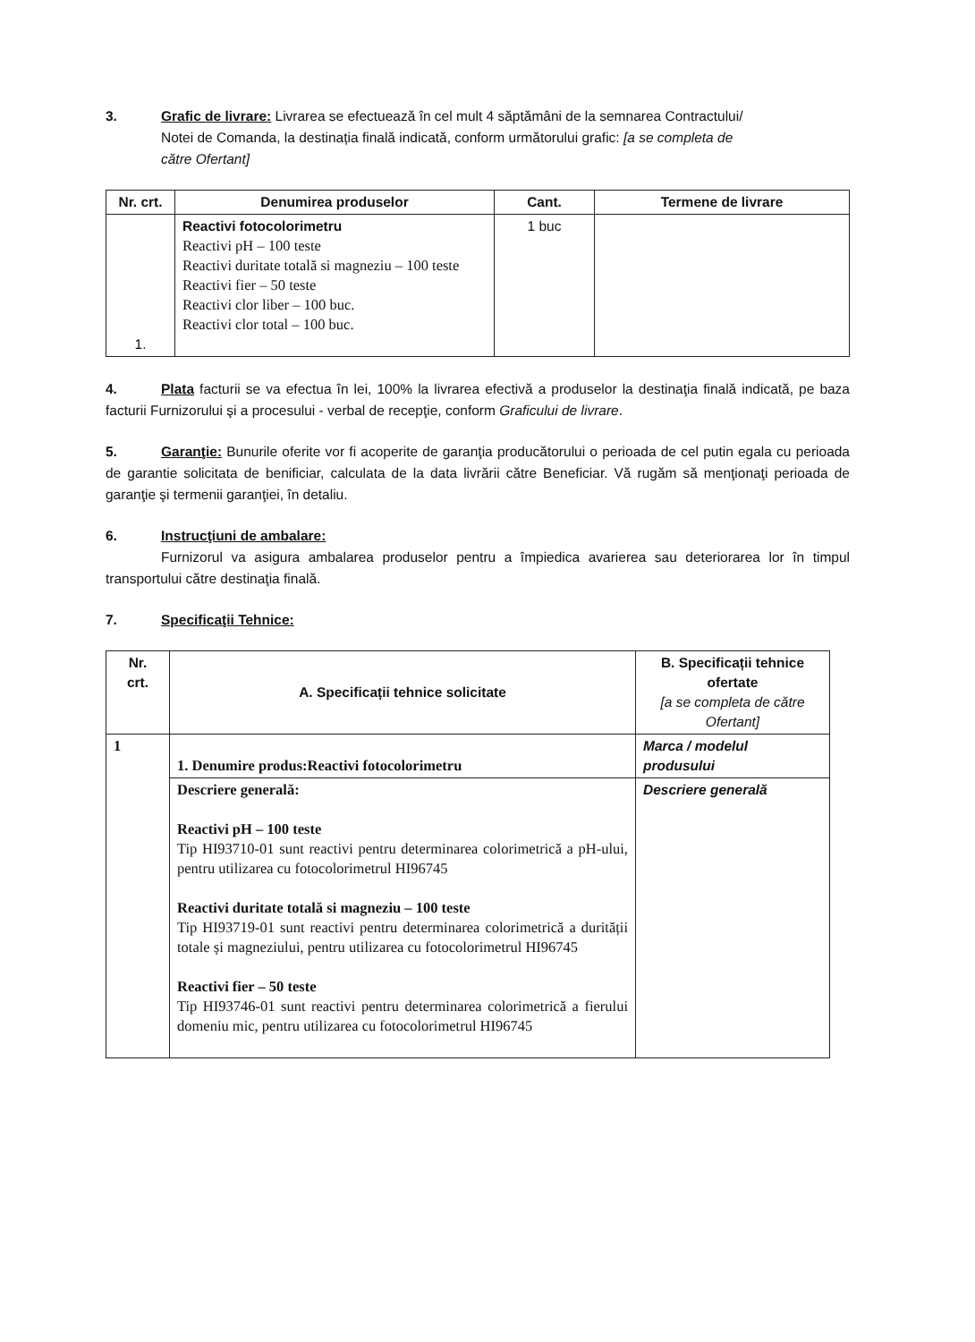3. Grafic de livrare: Livrarea se efectuează în cel mult 4 săptămâni de la semnarea Contractului/
Notei de Comanda, la destinația finală indicată, conform următorului grafic: [a se completa de
către Ofertant]
| Nr. crt. | Denumirea produselor | Cant. | Termene de livrare |
| --- | --- | --- | --- |
| 1. | Reactivi fotocolorimetru Reactivi pH – 100 teste Reactivi duritate totală si magneziu – 100 teste Reactivi fier – 50 teste Reactivi clor liber – 100 buc. Reactivi clor total – 100 buc. | 1 buc | |
4. Plata facturii se va efectua în lei, 100% la livrarea efectivă a produselor la destinaţia finală indicată, pe baza facturii Furnizorului şi a procesului - verbal de recepţie, conform Graficului de livrare.
5. Garanţie: Bunurile oferite vor fi acoperite de garanţia producătorului o perioada de cel putin egala cu perioada de garantie solicitata de benificiar, calculata de la data livrării către Beneficiar. Vă rugăm să menţionaţi perioada de garanţie şi termenii garanţiei, în detaliu.
6. Instrucţiuni de ambalare:
Furnizorul va asigura ambalarea produselor pentru a împiedica avarierea sau deteriorarea lor în timpul transportului către destinaţia finală.
7. Specificaţii Tehnice:
| Nr. crt. | A. Specificații tehnice solicitate | B. Specificații tehnice ofertate [a se completa de către Ofertant] |
| --- | --- | --- |
| 1 | 1. Denumire produs:Reactivi fotocolorimetru | Marca / modelul produsului |
| | Descriere generală: Reactivi pH – 100 teste Tip HI93710-01 sunt reactivi pentru determinarea colorimetrică a pH-ului, pentru utilizarea cu fotocolorimetrul HI96745 Reactivi duritate totală si magneziu – 100 teste Tip HI93719-01 sunt reactivi pentru determinarea colorimetrică a durității totale și magneziului, pentru utilizarea cu fotocolorimetrul HI96745 Reactivi fier – 50 teste Tip HI93746-01 sunt reactivi pentru determinarea colorimetrică a fierului domeniu mic, pentru utilizarea cu fotocolorimetrul HI96745 | Descriere generală |